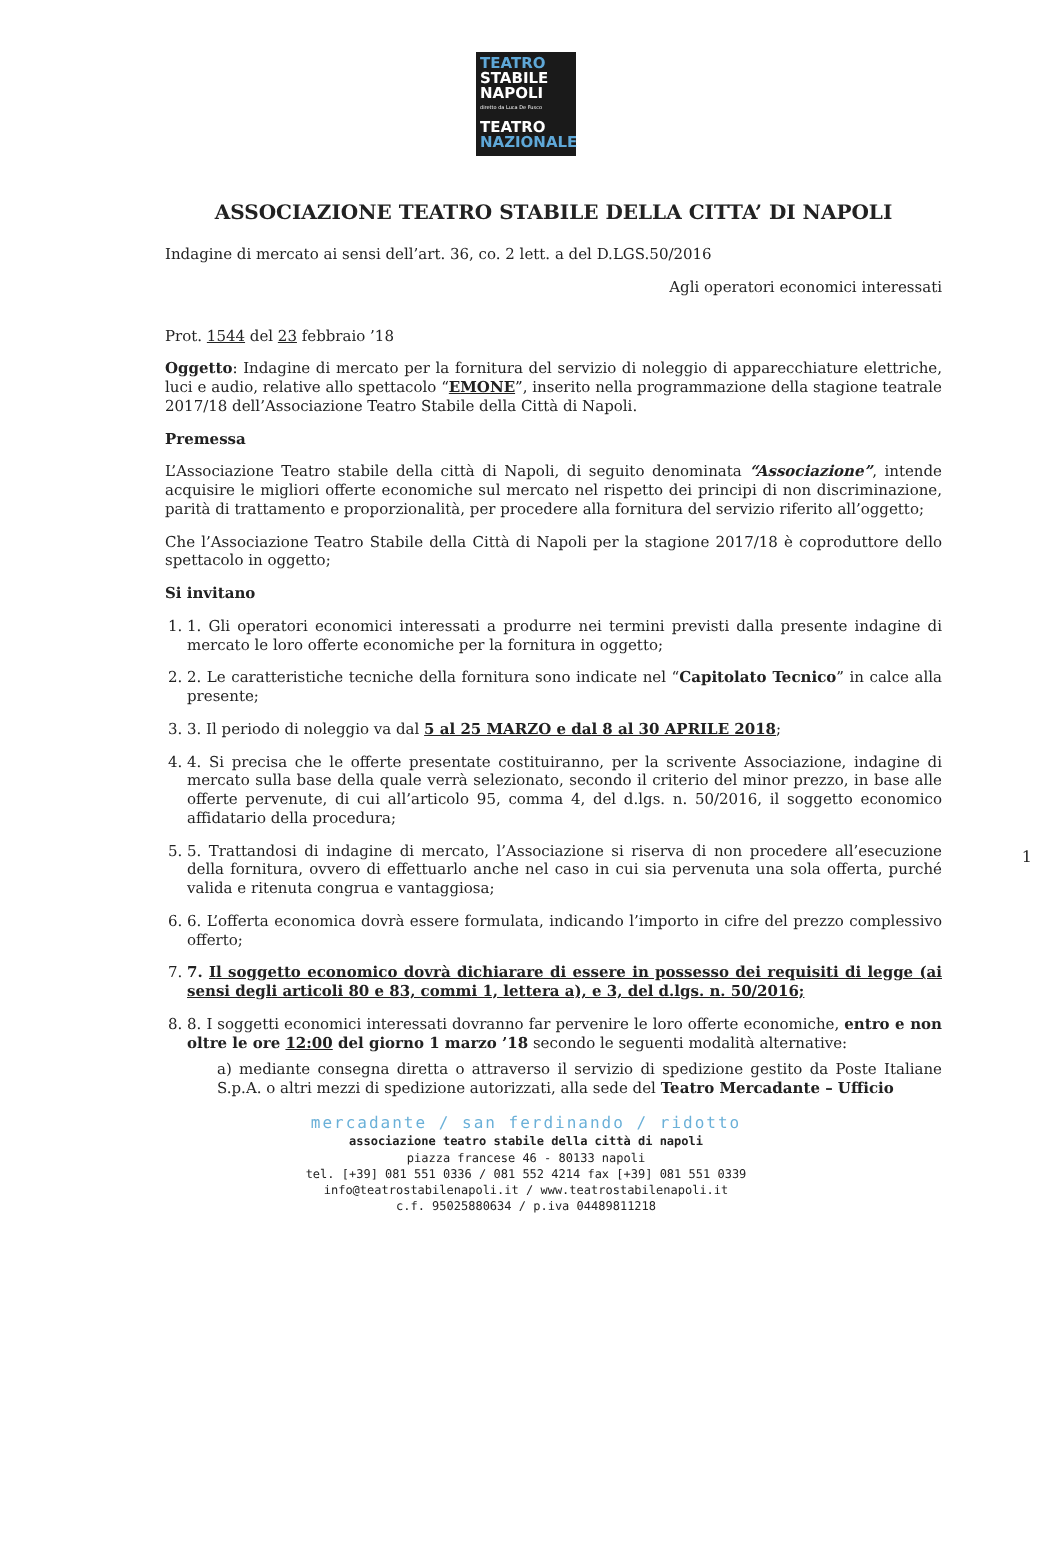TEATRO
STABILE
NAPOLI
diretto da Luca De Fusco
TEATRO
NAZIONALE
ASSOCIAZIONE TEATRO STABILE DELLA CITTA’ DI NAPOLI
Indagine di mercato ai sensi dell’art. 36, co. 2 lett. a del D.LGS.50/2016
Agli operatori economici interessati
Prot. 1544 del 23 febbraio ’18
Oggetto: Indagine di mercato per la fornitura del servizio di noleggio di apparecchiature elettriche, luci e audio, relative allo spettacolo “EMONE”, inserito nella programmazione della stagione teatrale 2017/18 dell’Associazione Teatro Stabile della Città di Napoli.
Premessa
L’Associazione Teatro stabile della città di Napoli, di seguito denominata “Associazione”, intende acquisire le migliori offerte economiche sul mercato nel rispetto dei principi di non discriminazione, parità di trattamento e proporzionalità, per procedere alla fornitura del servizio riferito all’oggetto;
Che l’Associazione Teatro Stabile della Città di Napoli per la stagione 2017/18 è coproduttore dello spettacolo in oggetto;
Si invitano
1. 1. Gli operatori economici interessati a produrre nei termini previsti dalla presente indagine di mercato le loro offerte economiche per la fornitura in oggetto;
2. 2. Le caratteristiche tecniche della fornitura sono indicate nel “Capitolato Tecnico” in calce alla presente;
3. 3. Il periodo di noleggio va dal 5 al 25 MARZO e dal 8 al 30 APRILE 2018;
4. 4. Si precisa che le offerte presentate costituiranno, per la scrivente Associazione, indagine di mercato sulla base della quale verrà selezionato, secondo il criterio del minor prezzo, in base alle offerte pervenute, di cui all’articolo 95, comma 4, del d.lgs. n. 50/2016, il soggetto economico affidatario della procedura;
5. 5. Trattandosi di indagine di mercato, l’Associazione si riserva di non procedere all’esecuzione della fornitura, ovvero di effettuarlo anche nel caso in cui sia pervenuta una sola offerta, purché valida e ritenuta congrua e vantaggiosa;
6. 6. L’offerta economica dovrà essere formulata, indicando l’importo in cifre del prezzo complessivo offerto;
7. 7. Il soggetto economico dovrà dichiarare di essere in possesso dei requisiti di legge (ai sensi degli articoli 80 e 83, commi 1, lettera a), e 3, del d.lgs. n. 50/2016;
8. 8. I soggetti economici interessati dovranno far pervenire le loro offerte economiche, entro e non oltre le ore 12:00 del giorno 1 marzo ’18 secondo le seguenti modalità alternative:
a) mediante consegna diretta o attraverso il servizio di spedizione gestito da Poste Italiane S.p.A. o altri mezzi di spedizione autorizzati, alla sede del Teatro Mercadante – Ufficio
1
mercadante / san ferdinando / ridotto
associazione teatro stabile della città di napoli
piazza francese 46 - 80133 napoli
tel. [+39] 081 551 0336 / 081 552 4214 fax [+39] 081 551 0339
info@teatrostabilenapoli.it / www.teatrostabilenapoli.it
c.f. 95025880634 / p.iva 04489811218